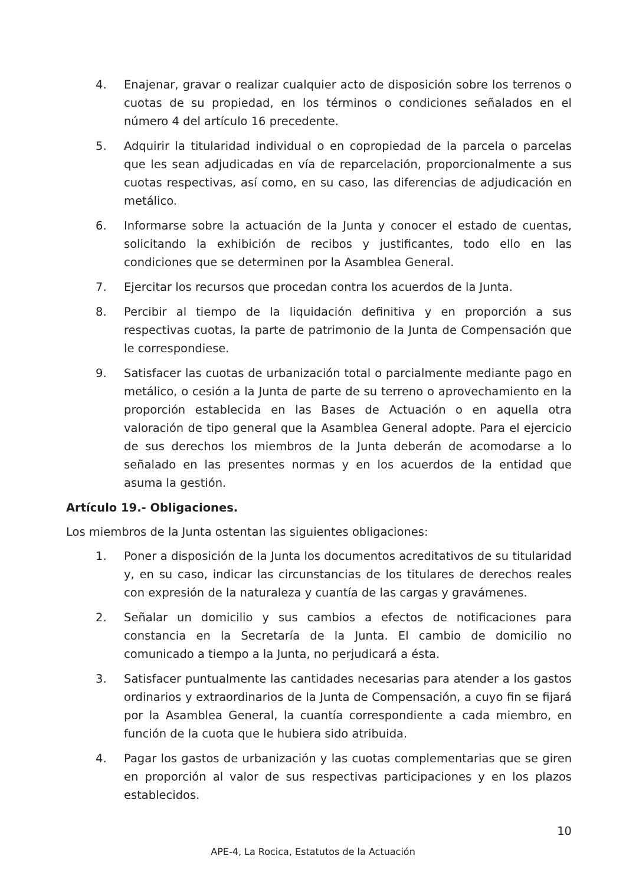4. Enajenar, gravar o realizar cualquier acto de disposición sobre los terrenos o cuotas de su propiedad, en los términos o condiciones señalados en el número 4 del artículo 16 precedente.
5. Adquirir la titularidad individual o en copropiedad de la parcela o parcelas que les sean adjudicadas en vía de reparcelación, proporcionalmente a sus cuotas respectivas, así como, en su caso, las diferencias de adjudicación en metálico.
6. Informarse sobre la actuación de la Junta y conocer el estado de cuentas, solicitando la exhibición de recibos y justificantes, todo ello en las condiciones que se determinen por la Asamblea General.
7. Ejercitar los recursos que procedan contra los acuerdos de la Junta.
8. Percibir al tiempo de la liquidación definitiva y en proporción a sus respectivas cuotas, la parte de patrimonio de la Junta de Compensación que le correspondiese.
9. Satisfacer las cuotas de urbanización total o parcialmente mediante pago en metálico, o cesión a la Junta de parte de su terreno o aprovechamiento en la proporción establecida en las Bases de Actuación o en aquella otra valoración de tipo general que la Asamblea General adopte. Para el ejercicio de sus derechos los miembros de la Junta deberán de acomodarse a lo señalado en las presentes normas y en los acuerdos de la entidad que asuma la gestión.
Artículo 19.- Obligaciones.
Los miembros de la Junta ostentan las siguientes obligaciones:
1. Poner a disposición de la Junta los documentos acreditativos de su titularidad y, en su caso, indicar las circunstancias de los titulares de derechos reales con expresión de la naturaleza y cuantía de las cargas y gravámenes.
2. Señalar un domicilio y sus cambios a efectos de notificaciones para constancia en la Secretaría de la Junta. El cambio de domicilio no comunicado a tiempo a la Junta, no perjudicará a ésta.
3. Satisfacer puntualmente las cantidades necesarias para atender a los gastos ordinarios y extraordinarios de la Junta de Compensación, a cuyo fin se fijará por la Asamblea General, la cuantía correspondiente a cada miembro, en función de la cuota que le hubiera sido atribuida.
4. Pagar los gastos de urbanización y las cuotas complementarias que se giren en proporción al valor de sus respectivas participaciones y en los plazos establecidos.
10
APE-4, La Rocica, Estatutos de la Actuación